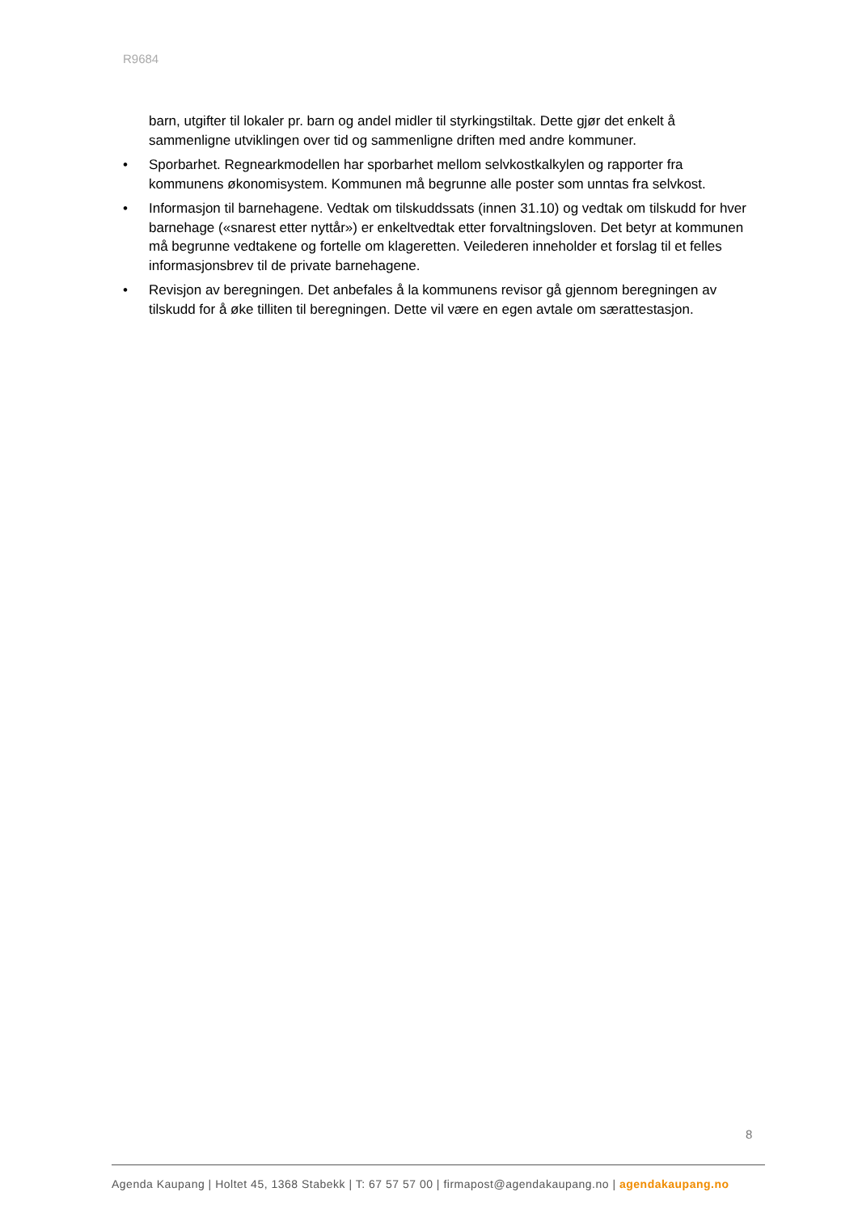R9684
barn, utgifter til lokaler pr. barn og andel midler til styrkingstiltak. Dette gjør det enkelt å sammenligne utviklingen over tid og sammenligne driften med andre kommuner.
• Sporbarhet. Regnearkmodellen har sporbarhet mellom selvkostkalkylen og rapporter fra kommunens økonomisystem. Kommunen må begrunne alle poster som unntas fra selvkost.
• Informasjon til barnehagene. Vedtak om tilskuddssats (innen 31.10) og vedtak om tilskudd for hver barnehage («snarest etter nyttår») er enkeltvedtak etter forvaltningsloven. Det betyr at kommunen må begrunne vedtakene og fortelle om klageretten. Veilederen inneholder et forslag til et felles informasjonsbrev til de private barnehagene.
• Revisjon av beregningen. Det anbefales å la kommunens revisor gå gjennom beregningen av tilskudd for å øke tilliten til beregningen. Dette vil være en egen avtale om særattestasjon.
8
Agenda Kaupang | Holtet 45, 1368 Stabekk | T: 67 57 57 00 | firmapost@agendakaupang.no | agendakaupang.no